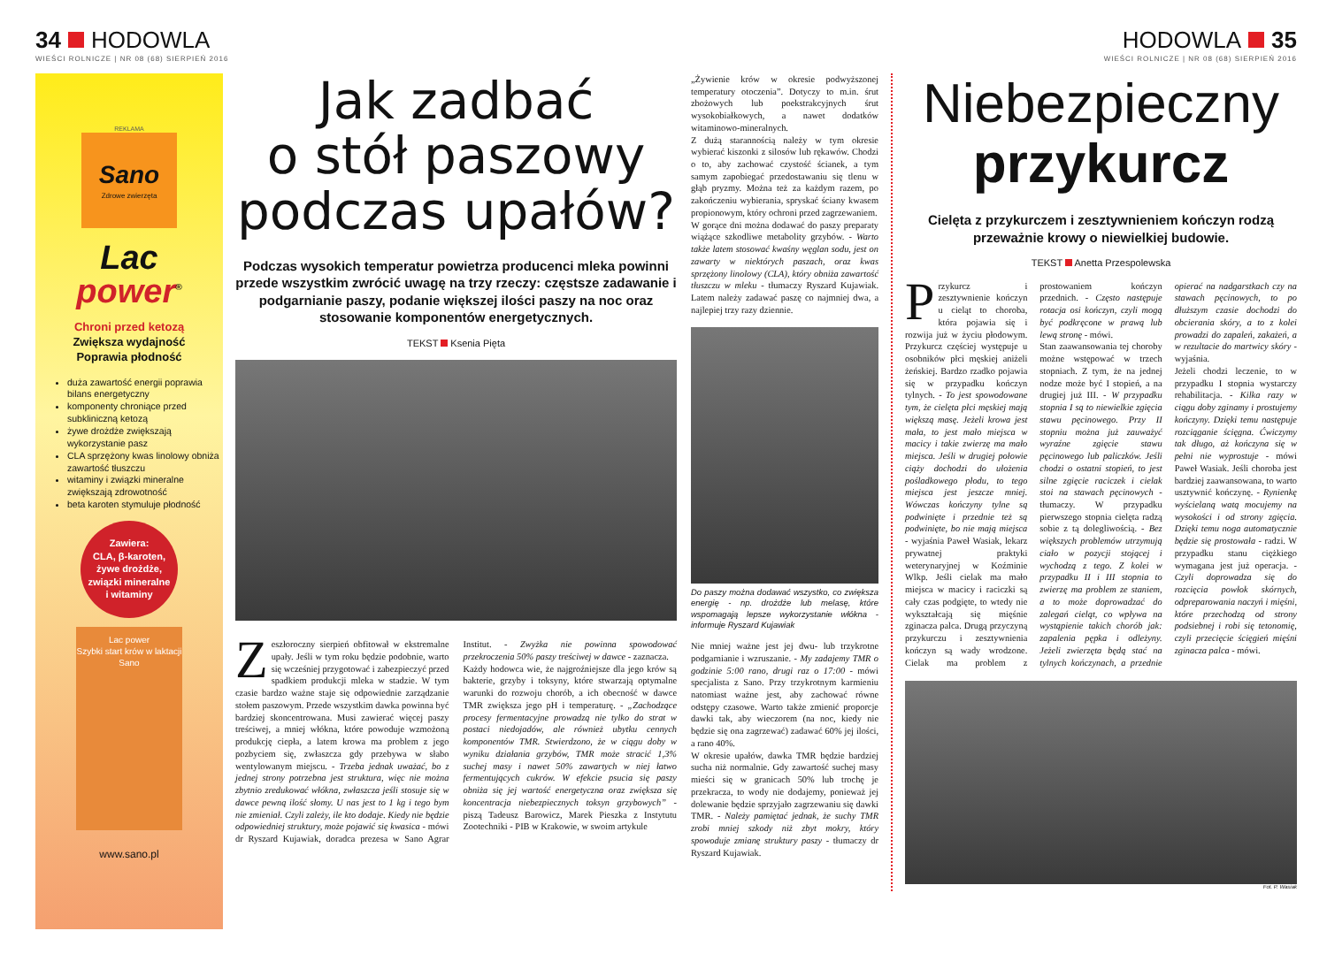34 HODOWLA
WIEŚCI ROLNICZE | NR 08 (68) SIERPIEŃ 2016
REKLAMA
Sano
Zdrowe zwierzęta
Lac
power<sup>®</sup>
Chroni przed ketozą
Zwiększa wydajność
Poprawia płodność
duża zawartość energii poprawia bilans energetyczny
komponenty chroniące przed subkliniczną ketozą
żywe drożdże zwiększają wykorzystanie pasz
CLA sprzężony kwas linolowy obniża zawartość tłuszczu
witaminy i związki mineralne zwiększają zdrowotność
beta karoten stymuluje płodność
Zawiera:
CLA, β-karoten,
żywe drożdże,
związki mineralne
i witaminy
Lac power
Szybki start krów w laktacji
Sano
www.sano.pl
Jak zadbać
o stół paszowy
podczas upałów?
Podczas wysokich temperatur powietrza producenci mleka powinni przede wszystkim zwrócić uwagę na trzy rzeczy: częstsze zadawanie i podgarnianie paszy, podanie większej ilości paszy na noc oraz stosowanie komponentów energetycznych.
TEKST Ksenia Pięta
Zeszłoroczny sierpień obfitował w ekstremalne upały. Jeśli w tym roku będzie podobnie, warto się wcześniej przygotować i zabezpieczyć przed spadkiem produkcji mleka w stadzie. W tym czasie bardzo ważne staje się odpowiednie zarządzanie stołem paszowym. Przede wszystkim dawka powinna być bardziej skoncentrowana. Musi zawierać więcej paszy treściwej, a mniej włókna, które powoduje wzmożoną produkcję ciepła, a latem krowa ma problem z jego pozbyciem się, zwłaszcza gdy przebywa w słabo wentylowanym miejscu. - Trzeba jednak uważać, bo z jednej strony potrzebna jest struktura, więc nie można zbytnio zredukować włókna, zwłaszcza jeśli stosuje się w dawce pewną ilość słomy. U nas jest to 1 kg i tego bym nie zmieniał. Czyli zależy, ile kto dodaje. Kiedy nie będzie odpowiedniej struktury, może pojawić się kwasica - mówi dr Ryszard Kujawiak, doradca prezesa w Sano Agrar Institut. - Zwyżka nie powinna spowodować przekroczenia 50% paszy treściwej w dawce - zaznacza.
Każdy hodowca wie, że najgroźniejsze dla jego krów są bakterie, grzyby i toksyny, które stwarzają optymalne warunki do rozwoju chorób, a ich obecność w dawce TMR zwiększa jego pH i temperaturę. - „Zachodzące procesy fermentacyjne prowadzą nie tylko do strat w postaci niedojadów, ale również ubytku cennych komponentów TMR. Stwierdzono, że w ciągu doby w wyniku działania grzybów, TMR może stracić 1,3% suchej masy i nawet 50% zawartych w niej łatwo fermentujących cukrów. W efekcie psucia się paszy obniża się jej wartość energetyczna oraz zwiększa się koncentracja niebezpiecznych toksyn grzybowych” - piszą Tadeusz Barowicz, Marek Pieszka z Instytutu Zootechniki - PIB w Krakowie, w swoim artykule
HODOWLA 35
WIEŚCI ROLNICZE | NR 08 (68) SIERPIEŃ 2016
„Żywienie krów w okresie podwyższonej temperatury otoczenia”. Dotyczy to m.in. śrut zbożowych lub poekstrakcyjnych śrut wysokobiałkowych, a nawet dodatków witaminowo-mineralnych.
Z dużą starannością należy w tym okresie wybierać kiszonki z silosów lub rękawów. Chodzi o to, aby zachować czystość ścianek, a tym samym zapobiegać przedostawaniu się tlenu w głąb pryzmy. Można też za każdym razem, po zakończeniu wybierania, spryskać ściany kwasem propionowym, który ochroni przed zagrzewaniem.
W gorące dni można dodawać do paszy preparaty wiążące szkodliwe metabolity grzybów. - Warto także latem stosować kwaśny węglan sodu, jest on zawarty w niektórych paszach, oraz kwas sprzężony linolowy (CLA), który obniża zawartość tłuszczu w mleku - tłumaczy Ryszard Kujawiak. Latem należy zadawać paszę co najmniej dwa, a najlepiej trzy razy dziennie.
Do paszy można dodawać wszystko, co zwiększa energię - np. drożdże lub melasę, które wspomagają lepsze wykorzystanie włókna - informuje Ryszard Kujawiak
Nie mniej ważne jest jej dwu- lub trzykrotne podgarnianie i wzruszanie. - My zadajemy TMR o godzinie 5:00 rano, drugi raz o 17:00 - mówi specjalista z Sano. Przy trzykrotnym karmieniu natomiast ważne jest, aby zachować równe odstępy czasowe. Warto także zmienić proporcje dawki tak, aby wieczorem (na noc, kiedy nie będzie się ona zagrzewać) zadawać 60% jej ilości, a rano 40%.
W okresie upałów, dawka TMR będzie bardziej sucha niż normalnie. Gdy zawartość suchej masy mieści się w granicach 50% lub trochę je przekracza, to wody nie dodajemy, ponieważ jej dolewanie będzie sprzyjało zagrzewaniu się dawki TMR. - Należy pamiętać jednak, że suchy TMR zrobi mniej szkody niż zbyt mokry, który spowoduje zmianę struktury paszy - tłumaczy dr Ryszard Kujawiak.
Niebezpieczny
przykurcz
Cielęta z przykurczem i zesztywnieniem kończyn rodzą przeważnie krowy o niewielkiej budowie.
TEKST Anetta Przespolewska
Przykurcz i zesztywnienie kończyn u cieląt to choroba, która pojawia się i rozwija już w życiu płodowym. Przykurcz częściej występuje u osobników płci męskiej aniżeli żeńskiej. Bardzo rzadko pojawia się w przypadku kończyn tylnych. - To jest spowodowane tym, że cielęta płci męskiej mają większą masę. Jeżeli krowa jest mała, to jest mało miejsca w macicy i takie zwierzę ma mało miejsca. Jeśli w drugiej połowie ciąży dochodzi do ułożenia pośladkowego płodu, to tego miejsca jest jeszcze mniej. Wówczas kończyny tylne są podwinięte i przednie też są podwinięte, bo nie mają miejsca - wyjaśnia Paweł Wasiak, lekarz prywatnej praktyki weterynaryjnej w Koźminie Wlkp. Jeśli cielak ma mało miejsca w macicy i raciczki są cały czas podgięte, to wtedy nie wykształcają się mięśnie zginacza palca. Drugą przyczyną przykurczu i zesztywnienia kończyn są wady wrodzone. Cielak ma problem z prostowaniem kończyn przednich. - Często następuje rotacja osi kończyn, czyli mogą być podkręcone w prawą lub lewą stronę - mówi.
Stan zaawansowania tej choroby możne wstępować w trzech stopniach. Z tym, że na jednej nodze może być I stopień, a na drugiej już III. - W przypadku stopnia I są to niewielkie zgięcia stawu pęcinowego. Przy II stopniu można już zauważyć wyraźne zgięcie stawu pęcinowego lub paliczków. Jeśli chodzi o ostatni stopień, to jest silne zgięcie raciczek i cielak stoi na stawach pęcinowych - tłumaczy. W przypadku pierwszego stopnia cielęta radzą sobie z tą dolegliwością. - Bez większych problemów utrzymują ciało w pozycji stojącej i wychodzą z tego. Z kolei w przypadku II i III stopnia to zwierzę ma problem ze staniem, a to może doprowadzać do zalegań cieląt, co wpływa na wystąpienie takich chorób jak: zapalenia pępka i odleżyny. Jeżeli zwierzęta będą stać na tylnych kończynach, a przednie opierać na nadgarstkach czy na stawach pęcinowych, to po dłuższym czasie dochodzi do obcierania skóry, a to z kolei prowadzi do zapaleń, zakażeń, a w rezultacie do martwicy skóry - wyjaśnia.
Jeżeli chodzi leczenie, to w przypadku I stopnia wystarczy rehabilitacja. - Kilka razy w ciągu doby zginamy i prostujemy kończyny. Dzięki temu następuje rozciąganie ścięgna. Ćwiczymy tak długo, aż kończyna się w pełni nie wyprostuje - mówi Paweł Wasiak. Jeśli choroba jest bardziej zaawansowana, to warto usztywnić kończynę. - Rynienkę wyścielaną watą mocujemy na wysokości i od strony zgięcia. Dzięki temu noga automatycznie będzie się prostowała - radzi. W przypadku stanu ciężkiego wymagana jest już operacja. - Czyli doprowadza się do rozcięcia powłok skórnych, odpreparowania naczyń i mięśni, które przechodzą od strony podsiebnej i robi się tetonomię, czyli przecięcie ścięgień mięśni zginacza palca - mówi.
Fot. P. Wasiak